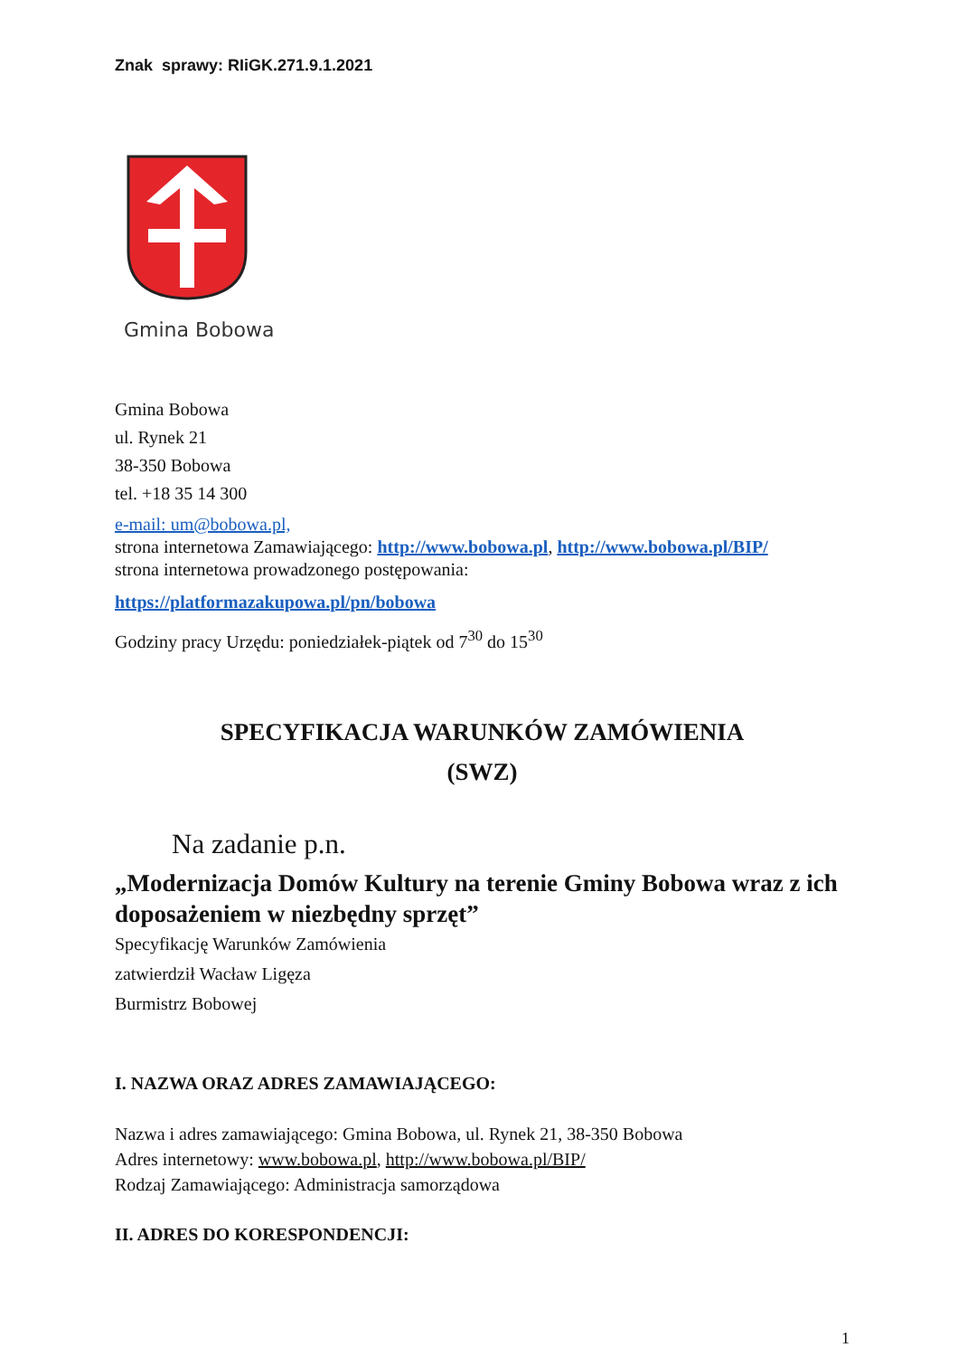Znak sprawy: RIiGK.271.9.1.2021
Gmina Bobowa
Gmina Bobowa
ul. Rynek 21
38-350 Bobowa
tel. +18 35 14 300
e-mail: um@bobowa.pl,
strona internetowa Zamawiającego: http://www.bobowa.pl, http://www.bobowa.pl/BIP/
strona internetowa prowadzonego postępowania:
https://platformazakupowa.pl/pn/bobowa
Godziny pracy Urzędu: poniedziałek-piątek od 7<sup>30</sup> do 15<sup>30</sup>
SPECYFIKACJA WARUNKÓW ZAMÓWIENIA
(SWZ)
Na zadanie p.n.
„Modernizacja Domów Kultury na terenie Gminy Bobowa wraz z ich doposażeniem w niezbędny sprzęt”
Specyfikację Warunków Zamówienia
zatwierdził Wacław Ligęza
Burmistrz Bobowej
I. NAZWA ORAZ ADRES ZAMAWIAJĄCEGO:
Nazwa i adres zamawiającego: Gmina Bobowa, ul. Rynek 21, 38-350 Bobowa
Adres internetowy: www.bobowa.pl, http://www.bobowa.pl/BIP/
Rodzaj Zamawiającego: Administracja samorządowa
II. ADRES DO KORESPONDENCJI:
1